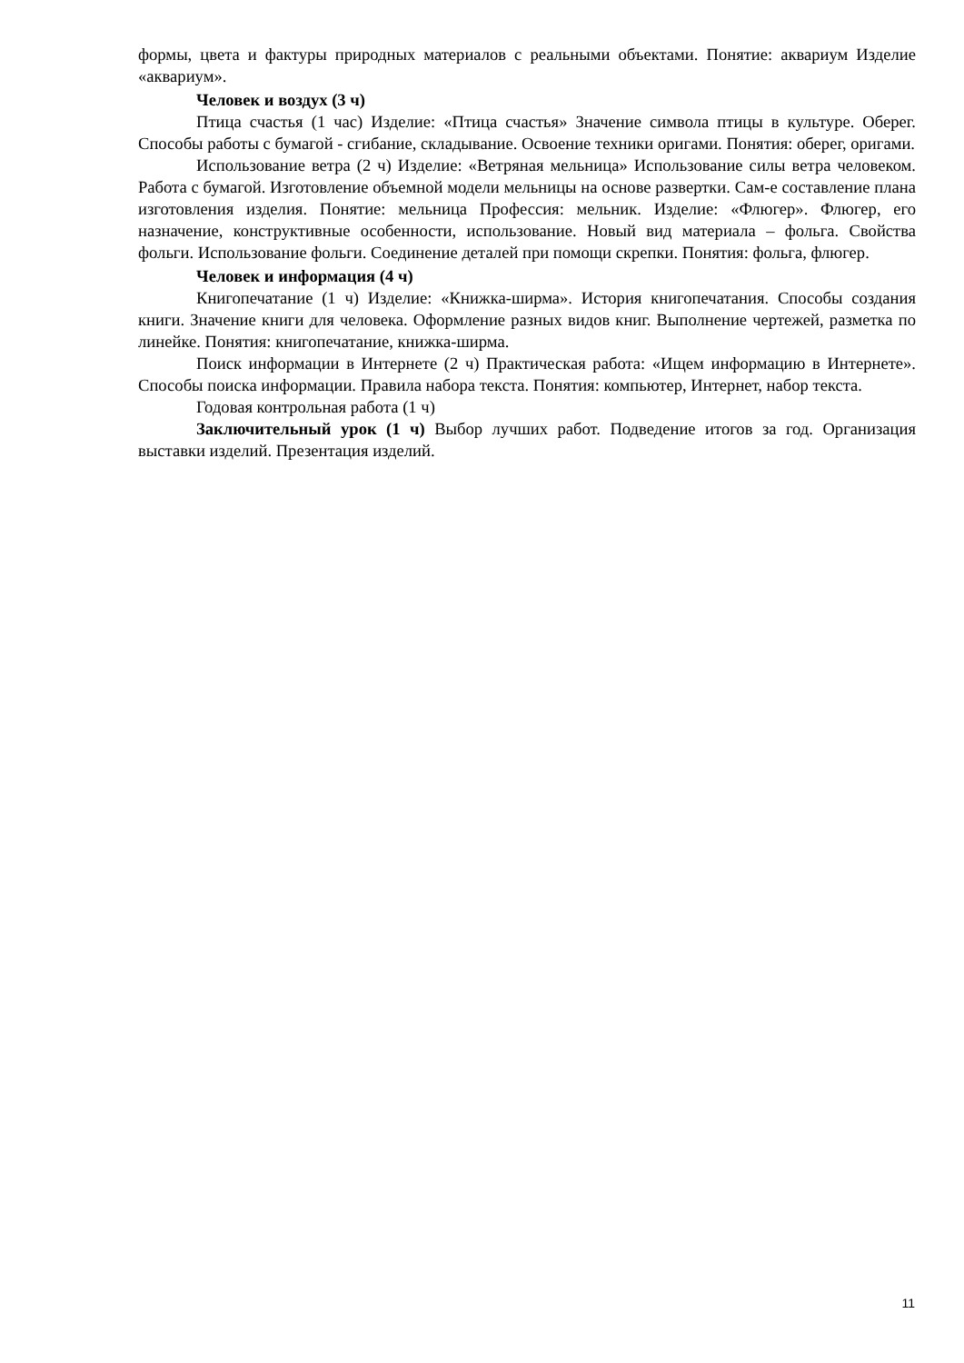формы, цвета и фактуры природных материалов с реальными объектами. Понятие: аквариум Изделие «аквариум».
Человек и воздух (3 ч)
Птица счастья (1 час) Изделие: «Птица счастья» Значение символа птицы в культуре. Оберег. Способы работы с бумагой - сгибание, складывание. Освоение техники оригами. Понятия: оберег, оригами.
Использование ветра (2 ч) Изделие: «Ветряная мельница» Использование силы ветра человеком. Работа с бумагой. Изготовление объемной модели мельницы на основе развертки. Сам-е составление плана изготовления изделия. Понятие: мельница Профессия: мельник. Изделие: «Флюгер». Флюгер, его назначение, конструктивные особенности, использование. Новый вид материала – фольга. Свойства фольги. Использование фольги. Соединение деталей при помощи скрепки. Понятия: фольга, флюгер.
Человек и информация (4 ч)
Книгопечатание (1 ч) Изделие: «Книжка-ширма». История книгопечатания. Способы создания книги. Значение книги для человека. Оформление разных видов книг. Выполнение чертежей, разметка по линейке. Понятия: книгопечатание, книжка-ширма.
Поиск информации в Интернете (2 ч) Практическая работа: «Ищем информацию в Интернете». Способы поиска информации. Правила набора текста. Понятия: компьютер, Интернет, набор текста.
Годовая контрольная работа (1 ч)
Заключительный урок (1 ч) Выбор лучших работ. Подведение итогов за год. Организация выставки изделий. Презентация изделий.
11